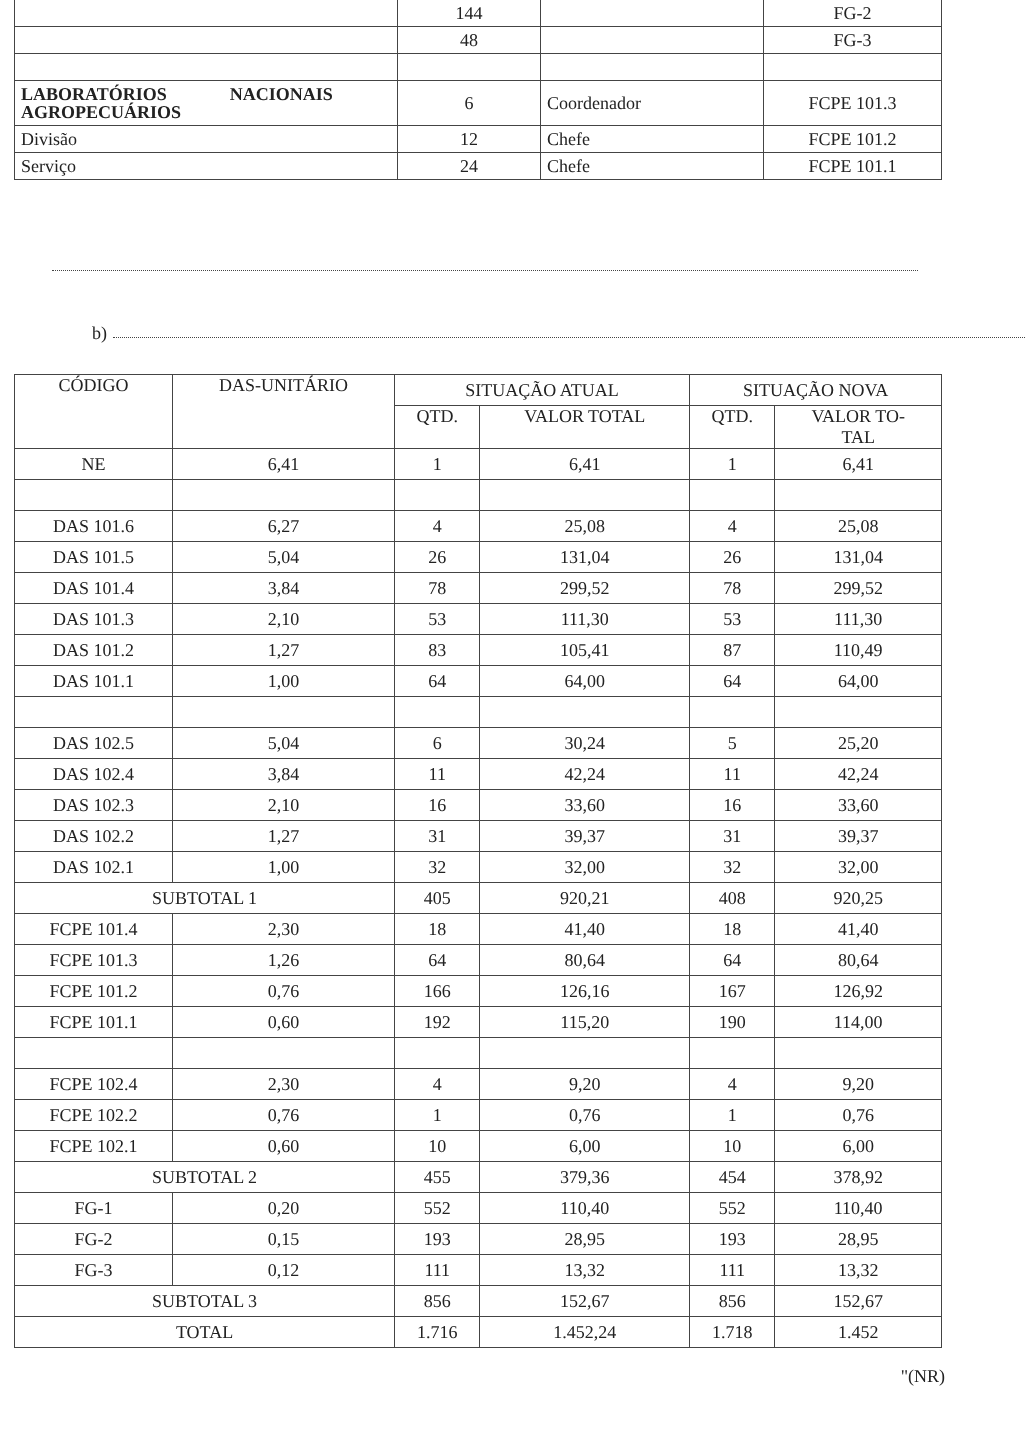| | 144 | | FG-2 |
| | 48 | | FG-3 |
| LABORATÓRIOS NACIONAIS AGROPECUÁRIOS | 6 | Coordenador | FCPE 101.3 |
| Divisão | 12 | Chefe | FCPE 101.2 |
| Serviço | 24 | Chefe | FCPE 101.1 |
b)
| CÓDIGO | DAS-UNITÁRIO | SITUAÇÃO ATUAL | | SITUAÇÃO NOVA | |
| --- | --- | --- | --- | --- | --- |
| | | QTD. | VALOR TOTAL | QTD. | VALOR TO- TAL |
| NE | 6,41 | 1 | 6,41 | 1 | 6,41 |
| DAS 101.6 | 6,27 | 4 | 25,08 | 4 | 25,08 |
| DAS 101.5 | 5,04 | 26 | 131,04 | 26 | 131,04 |
| DAS 101.4 | 3,84 | 78 | 299,52 | 78 | 299,52 |
| DAS 101.3 | 2,10 | 53 | 111,30 | 53 | 111,30 |
| DAS 101.2 | 1,27 | 83 | 105,41 | 87 | 110,49 |
| DAS 101.1 | 1,00 | 64 | 64,00 | 64 | 64,00 |
| DAS 102.5 | 5,04 | 6 | 30,24 | 5 | 25,20 |
| DAS 102.4 | 3,84 | 11 | 42,24 | 11 | 42,24 |
| DAS 102.3 | 2,10 | 16 | 33,60 | 16 | 33,60 |
| DAS 102.2 | 1,27 | 31 | 39,37 | 31 | 39,37 |
| DAS 102.1 | 1,00 | 32 | 32,00 | 32 | 32,00 |
| SUBTOTAL 1 | | 405 | 920,21 | 408 | 920,25 |
| FCPE 101.4 | 2,30 | 18 | 41,40 | 18 | 41,40 |
| FCPE 101.3 | 1,26 | 64 | 80,64 | 64 | 80,64 |
| FCPE 101.2 | 0,76 | 166 | 126,16 | 167 | 126,92 |
| FCPE 101.1 | 0,60 | 192 | 115,20 | 190 | 114,00 |
| FCPE 102.4 | 2,30 | 4 | 9,20 | 4 | 9,20 |
| FCPE 102.2 | 0,76 | 1 | 0,76 | 1 | 0,76 |
| FCPE 102.1 | 0,60 | 10 | 6,00 | 10 | 6,00 |
| SUBTOTAL 2 | | 455 | 379,36 | 454 | 378,92 |
| FG-1 | 0,20 | 552 | 110,40 | 552 | 110,40 |
| FG-2 | 0,15 | 193 | 28,95 | 193 | 28,95 |
| FG-3 | 0,12 | 111 | 13,32 | 111 | 13,32 |
| SUBTOTAL 3 | | 856 | 152,67 | 856 | 152,67 |
| TOTAL | | 1.716 | 1.452,24 | 1.718 | 1.452 |
"(NR)